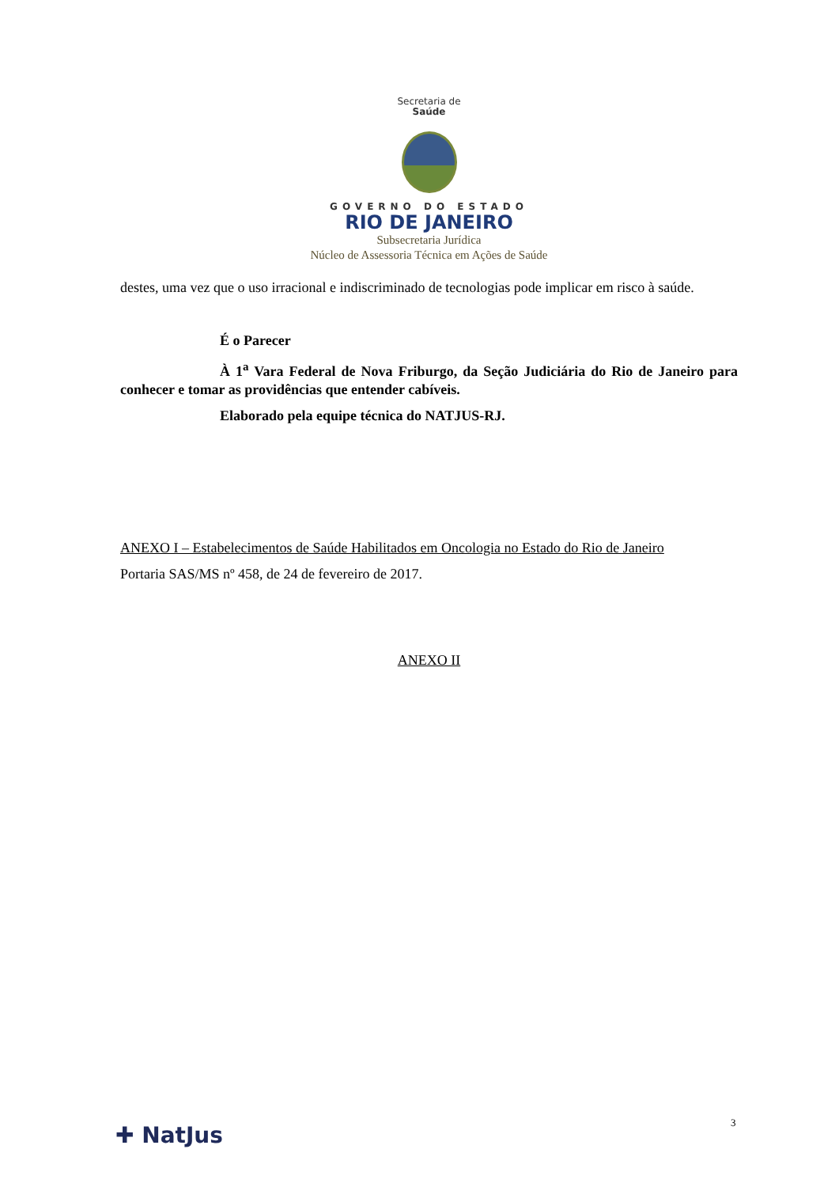Secretaria de
Saúde
GOVERNO DO ESTADO
RIO DE JANEIRO
Subsecretaria Jurídica
Núcleo de Assessoria Técnica em Ações de Saúde
destes, uma vez que o uso irracional e indiscriminado de tecnologias pode implicar em risco à saúde.
É o Parecer
À 1<sup>a</sup> Vara Federal de Nova Friburgo, da Seção Judiciária do Rio de Janeiro para conhecer e tomar as providências que entender cabíveis.
Elaborado pela equipe técnica do NATJUS-RJ.
ANEXO I – Estabelecimentos de Saúde Habilitados em Oncologia no Estado do Rio de Janeiro
Portaria SAS/MS nº 458, de 24 de fevereiro de 2017.
ANEXO II
3
✚ NatJus